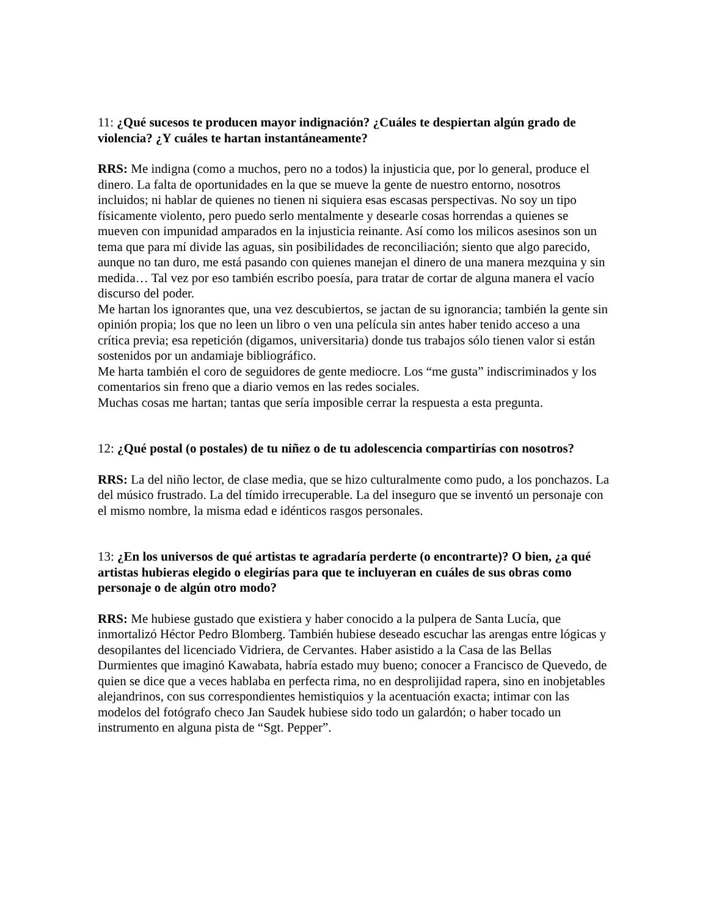11: ¿Qué sucesos te producen mayor indignación? ¿Cuáles te despiertan algún grado de violencia? ¿Y cuáles te hartan instantáneamente?
RRS: Me indigna (como a muchos, pero no a todos) la injusticia que, por lo general, produce el dinero. La falta de oportunidades en la que se mueve la gente de nuestro entorno, nosotros incluidos; ni hablar de quienes no tienen ni siquiera esas escasas perspectivas. No soy un tipo físicamente violento, pero puedo serlo mentalmente y desearle cosas horrendas a quienes se mueven con impunidad amparados en la injusticia reinante. Así como los milicos asesinos son un tema que para mí divide las aguas, sin posibilidades de reconciliación; siento que algo parecido, aunque no tan duro, me está pasando con quienes manejan el dinero de una manera mezquina y sin medida… Tal vez por eso también escribo poesía, para tratar de cortar de alguna manera el vacío discurso del poder.
Me hartan los ignorantes que, una vez descubiertos, se jactan de su ignorancia; también la gente sin opinión propia; los que no leen un libro o ven una película sin antes haber tenido acceso a una crítica previa; esa repetición (digamos, universitaria) donde tus trabajos sólo tienen valor si están sostenidos por un andamiaje bibliográfico.
Me harta también el coro de seguidores de gente mediocre. Los “me gusta” indiscriminados y los comentarios sin freno que a diario vemos en las redes sociales.
Muchas cosas me hartan; tantas que sería imposible cerrar la respuesta a esta pregunta.
12: ¿Qué postal (o postales) de tu niñez o de tu adolescencia compartirías con nosotros?
RRS: La del niño lector, de clase media, que se hizo culturalmente como pudo, a los ponchazos. La del músico frustrado. La del tímido irrecuperable. La del inseguro que se inventó un personaje con el mismo nombre, la misma edad e idénticos rasgos personales.
13: ¿En los universos de qué artistas te agradaría perderte (o encontrarte)? O bien, ¿a qué artistas hubieras elegido o elegirías para que te incluyeran en cuáles de sus obras como personaje o de algún otro modo?
RRS: Me hubiese gustado que existiera y haber conocido a la pulpera de Santa Lucía, que inmortalizó Héctor Pedro Blomberg. También hubiese deseado escuchar las arengas entre lógicas y desopilantes del licenciado Vidriera, de Cervantes. Haber asistido a la Casa de las Bellas Durmientes que imaginó Kawabata, habría estado muy bueno; conocer a Francisco de Quevedo, de quien se dice que a veces hablaba en perfecta rima, no en desprolijidad rapera, sino en inobjetables alejandrinos, con sus correspondientes hemistiquios y la acentuación exacta; intimar con las modelos del fotógrafo checo Jan Saudek hubiese sido todo un galardón; o haber tocado un instrumento en alguna pista de “Sgt. Pepper”.